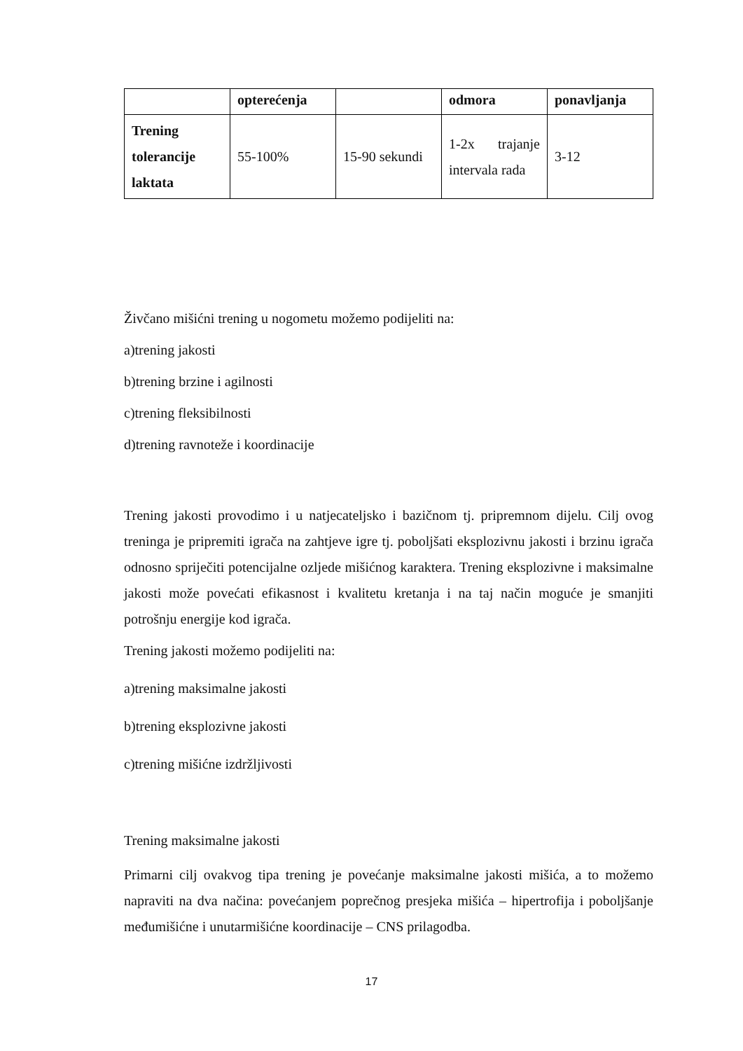| | opterećenja | | odmora | ponavljanja |
| --- | --- | --- | --- | --- |
| Trening tolerancije laktata | 55-100% | 15-90 sekundi | 1-2x trajanje intervala rada | 3-12 |
Živčano mišićni trening u nogometu možemo podijeliti na:
a)trening jakosti
b)trening brzine i agilnosti
c)trening fleksibilnosti
d)trening ravnoteže i koordinacije
Trening jakosti provodimo i u natjecateljsko i bazičnom tj. pripremnom dijelu. Cilj ovog treninga je pripremiti igrača na zahtjeve igre tj. poboljšati eksplozivnu jakosti i brzinu igrača odnosno spriječiti potencijalne ozljede mišićnog karaktera. Trening eksplozivne i maksimalne jakosti može povećati efikasnost i kvalitetu kretanja i na taj način moguće je smanjiti potrošnju energije kod igrača.
Trening jakosti možemo podijeliti na:
a)trening maksimalne jakosti
b)trening eksplozivne jakosti
c)trening mišićne izdržljivosti
Trening maksimalne jakosti
Primarni cilj ovakvog tipa trening je povećanje maksimalne jakosti mišića, a to možemo napraviti na dva načina: povećanjem poprečnog presjeka mišića – hipertrofija i poboljšanje međumišićne i unutarmišićne koordinacije – CNS prilagodba.
17